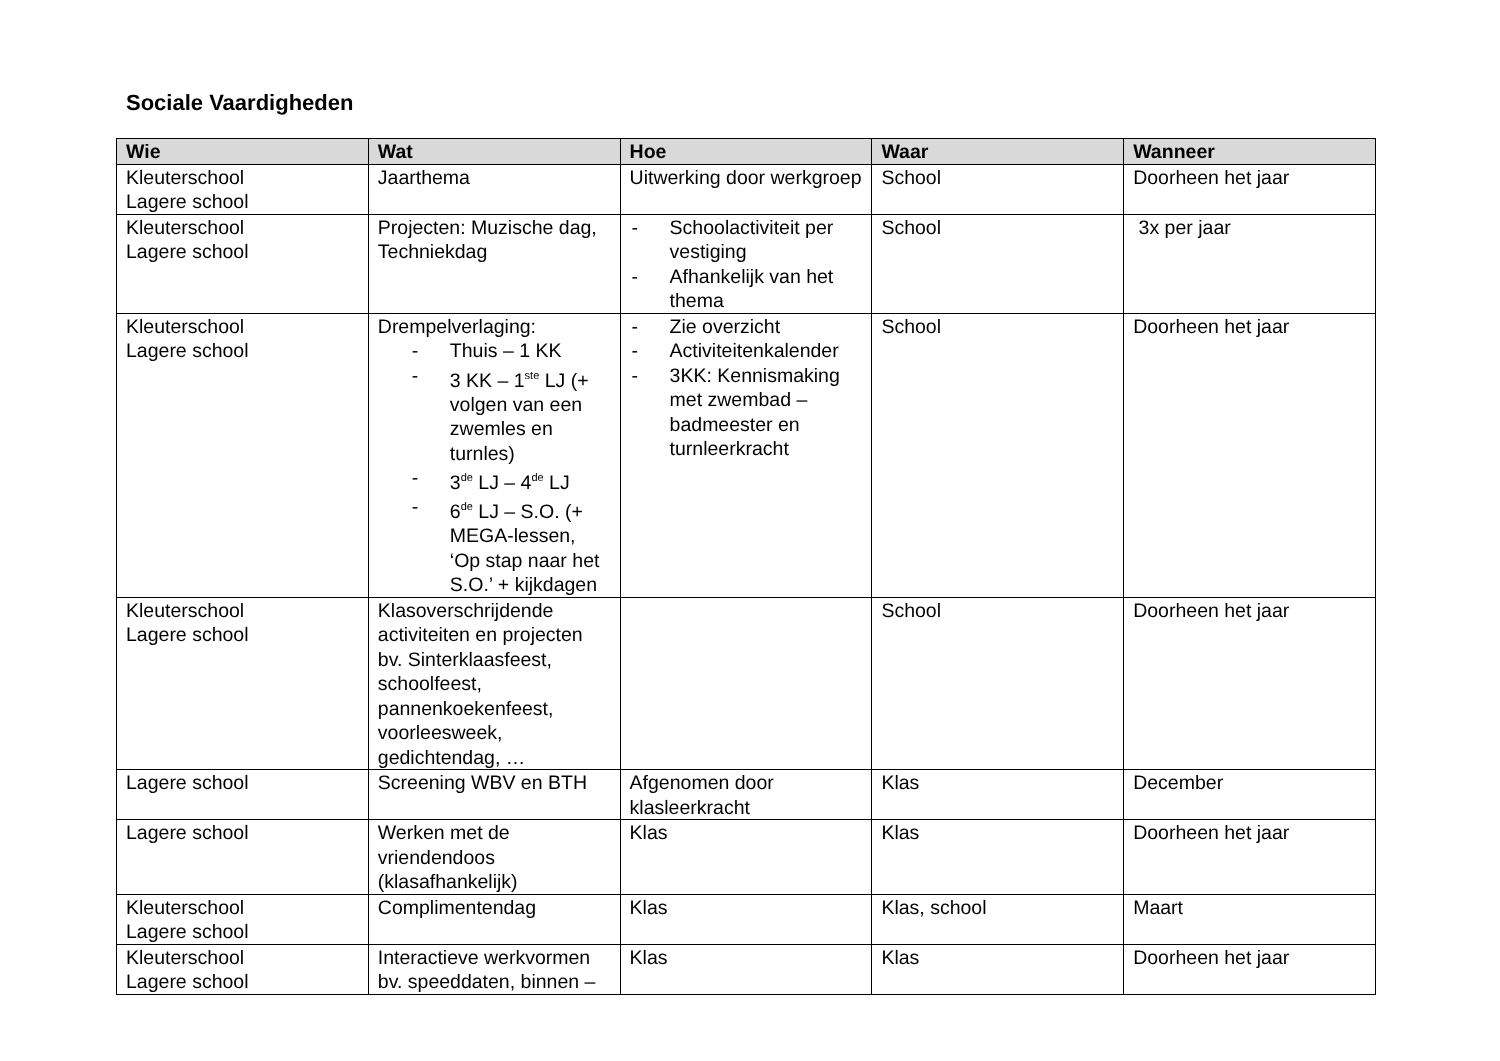Sociale Vaardigheden
| Wie | Wat | Hoe | Waar | Wanneer |
| --- | --- | --- | --- | --- |
| Kleuterschool Lagere school | Jaarthema | Uitwerking door werkgroep | School | Doorheen het jaar |
| Kleuterschool Lagere school | Projecten: Muzische dag, Techniekdag | - Schoolactiviteit per vestiging - Afhankelijk van het thema | School | 3x per jaar |
| Kleuterschool Lagere school | Drempelverlaging: - Thuis – 1 KK - 3 KK – 1<sup>ste</sup> LJ (+ volgen van een zwemles en turnles) - 3<sup>de</sup> LJ – 4<sup>de</sup> LJ - 6<sup>de</sup> LJ – S.O. (+ MEGA-lessen, ‘Op stap naar het S.O.’ + kijkdagen | - Zie overzicht - Activiteitenkalender - 3KK: Kennismaking met zwembad – badmeester en turnleerkracht | School | Doorheen het jaar |
| Kleuterschool Lagere school | Klasoverschrijdende activiteiten en projecten bv. Sinterklaasfeest, schoolfeest, pannenkoekenfeest, voorleesweek, gedichtendag, … | | School | Doorheen het jaar |
| Lagere school | Screening WBV en BTH | Afgenomen door klasleerkracht | Klas | December |
| Lagere school | Werken met de vriendendoos (klasafhankelijk) | Klas | Klas | Doorheen het jaar |
| Kleuterschool Lagere school | Complimentendag | Klas | Klas, school | Maart |
| Kleuterschool Lagere school | Interactieve werkvormen bv. speeddaten, binnen – | Klas | Klas | Doorheen het jaar |